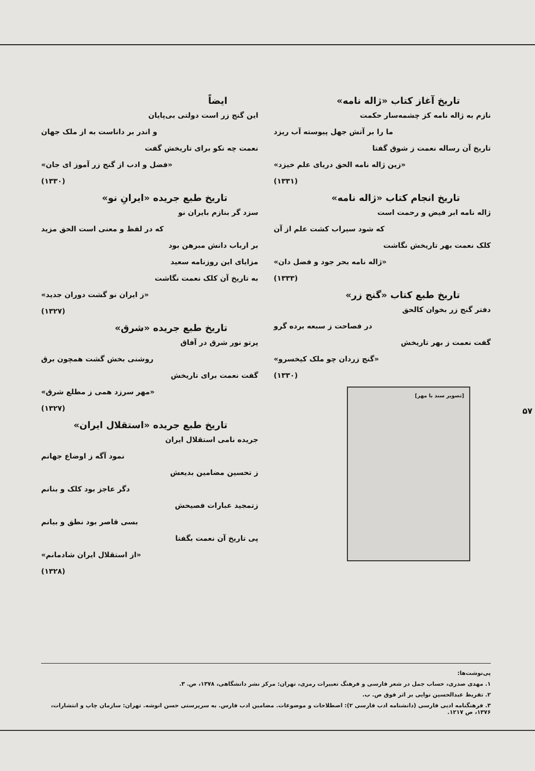تاریخ آغاز کتاب «ژاله نامه»
نازم به ژاله نامه کز چشمه‌سار حکمت
ما را بر آتش جهل پیوسته آب ریزد
تاریخ آن رساله نعمت ز شوق گفتا
«زین ژاله نامه الحق دریای علم خیزد»
(۱۳۳۱)
تاریخ انجام کتاب «ژاله نامه»
ژاله نامه ابر فیض و رحمت است
که شود سیراب کشت علم از آن
کلک نعمت بهر تاریخش نگاشت
«ژاله نامه بحر جود و فضل دان»
(۱۳۳۳)
تاریخ طبع کتاب «گنج زر»
دفتر گنج زر بخوان کالحق
در فصاحت ز سبعه برده گرو
گفت نعمت ز بهر تاریخش
«گنج زردان چو ملک کیخسرو»
(۱۳۳۰)
[تصویر سند با مهر]
ایضاً
این گنج زر است دولتی بی‌پایان
و اندر بر داناست به از ملک جهان
نعمت چه نکو برای تاریخش گفت
«فضل و ادب از گنج زر آموز ای جان»
(۱۳۳۰)
تاریخ طبع جریده «ایرانِ نو»
سزد گر بنازم بایران نو
که در لفظ و معنی است الحق مزید
بر ارباب دانش مبرهن بود
مزایای این روزنامه سعید
به تاریخ آن کلک نعمت نگاشت
«ز ایران نو گشت دوران جدید»
(۱۳۲۷)
تاریخ طبع جریده «شرق»
پرتو نور شرق در آفاق
روشنی بخش گشت همچون برق
گفت نعمت برای تاریخش
«مهر سرزد همی ز مطلع شرق»
(۱۳۲۷)
تاریخ طبع جریده «استقلال ایران»
جریده نامی استقلال ایران
نمود آگه ز اوضاع جهانم
ز تحسین مضامین بدیعش
دگر عاجز بود کلک و بنانم
زتمجید عبارات فصیحش
بسی قاصر بود نطق و بیانم
پی تاریخ آن نعمت بگفتا
«از استقلال ایران شادمانم»
(۱۳۲۸)
پی‌نوشت‌ها:
۱. مهدی صدری، حساب جمل در شعر فارسی و فرهنگ تعبیرات رمزی، تهران: مرکز نشر دانشگاهی، ۱۳۷۸، ص. ۳.
۲. تقریظ عبدالحسین نوایی بر اثر فوق ص. ب.
۳. فرهنگنامه ادبی فارسی (دانشنامه ادب فارسی ۲): اصطلاحات و موضوعات. مضامین ادب فارس. به سرپرستی حسن انوشه. تهران: سازمان چاپ و انتشارات، ۱۳۷۶، ص ۱۲۱۷.
۵۷